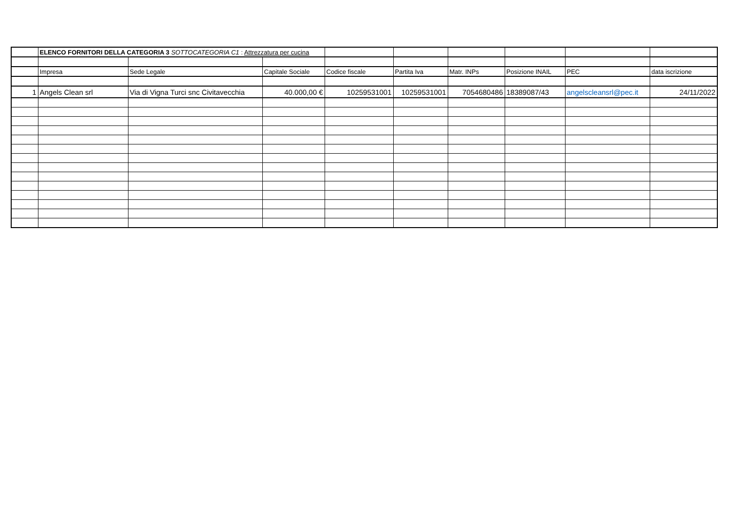| | ELENCO FORNITORI DELLA CATEGORIA 3 SOTTOCATEGORIA C1 : Attrezzatura per cucina | | | | | | | | |
| | Impresa | Sede Legale | Capitale Sociale | Codice fiscale | Partita Iva | Matr. INPs | Posizione INAIL | PEC | data iscrizione |
| 1 | Angels Clean srl | Via di Vigna Turci snc Civitavecchia | 40.000,00 € | 10259531001 | 10259531001 | 7054680486 | 18389087/43 | angelscleansrl@pec.it | 24/11/2022 |